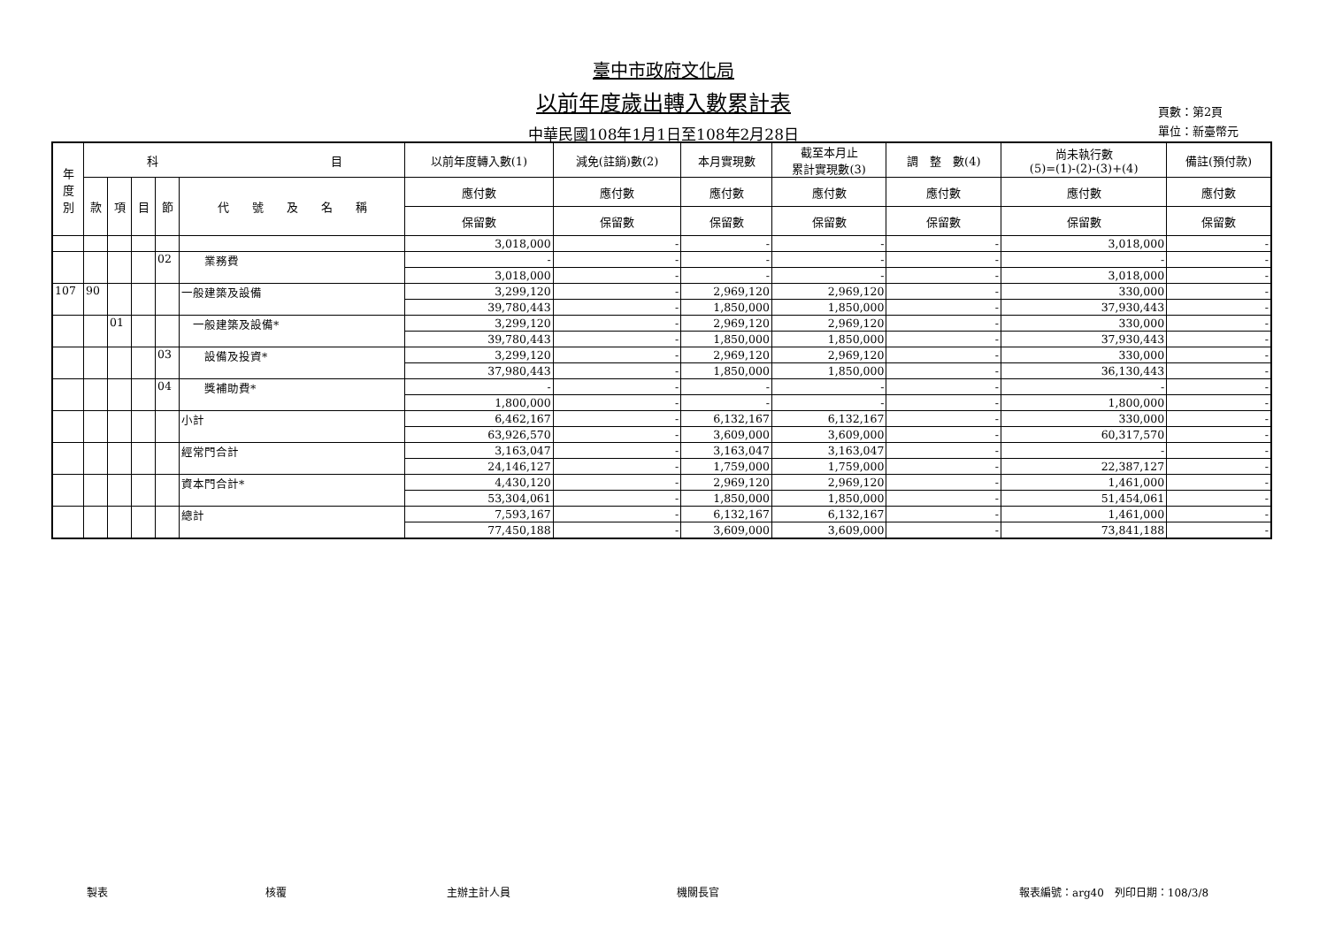臺中市政府文化局
以前年度歲出轉入數累計表
中華民國108年1月1日至108年2月28日
頁數：第2頁
單位：新臺幣元
| 年 度 別 | 科 目 | | | | | 以前年度轉入數(1) | 減免(註銷)數(2) | 本月實現數 | 截至本月止 累計實現數(3) | 調 整 數(4) | 尚未執行數 (5)=(1)-(2)-(3)+(4) | 備註(預付款) |
| --- | --- | --- | --- | --- | --- | --- | --- | --- | --- | --- | --- | --- |
| | 款 | 項 | 目 | 節 | 代 號 及 名 稱 | 應付數 | 應付數 | 應付數 | 應付數 | 應付數 | 應付數 | 應付數 |
| | | | | | | 保留數 | 保留數 | 保留數 | 保留數 | 保留數 | 保留數 | 保留數 |
| | | | | | | 3,018,000 | - | - | - | - | 3,018,000 | - |
| | | | | 02 | 業務費 | - | - | - | - | - | - | - |
| | | | | | | 3,018,000 | - | - | - | - | 3,018,000 | - |
| 107 | 90 | | | | 一般建築及設備 | 3,299,120 | - | 2,969,120 | 2,969,120 | - | 330,000 | - |
| | | | | | | 39,780,443 | - | 1,850,000 | 1,850,000 | - | 37,930,443 | - |
| | | 01 | | | 一般建築及設備* | 3,299,120 | - | 2,969,120 | 2,969,120 | - | 330,000 | - |
| | | | | | | 39,780,443 | - | 1,850,000 | 1,850,000 | - | 37,930,443 | - |
| | | | | 03 | 設備及投資* | 3,299,120 | - | 2,969,120 | 2,969,120 | - | 330,000 | - |
| | | | | | | 37,980,443 | - | 1,850,000 | 1,850,000 | - | 36,130,443 | - |
| | | | | 04 | 獎補助費* | - | - | - | - | - | - | - |
| | | | | | | 1,800,000 | - | - | - | - | 1,800,000 | - |
| | | | | | 小計 | 6,462,167 | - | 6,132,167 | 6,132,167 | - | 330,000 | - |
| | | | | | | 63,926,570 | - | 3,609,000 | 3,609,000 | - | 60,317,570 | - |
| | | | | | 經常門合計 | 3,163,047 | - | 3,163,047 | 3,163,047 | - | - | - |
| | | | | | | 24,146,127 | - | 1,759,000 | 1,759,000 | - | 22,387,127 | - |
| | | | | | 資本門合計* | 4,430,120 | - | 2,969,120 | 2,969,120 | - | 1,461,000 | - |
| | | | | | | 53,304,061 | - | 1,850,000 | 1,850,000 | - | 51,454,061 | - |
| | | | | | 總計 | 7,593,167 | - | 6,132,167 | 6,132,167 | - | 1,461,000 | - |
| | | | | | | 77,450,188 | - | 3,609,000 | 3,609,000 | - | 73,841,188 | - |
製表 核覆 主辦主計人員 機關長官 報表編號：arg40　列印日期：108/3/8